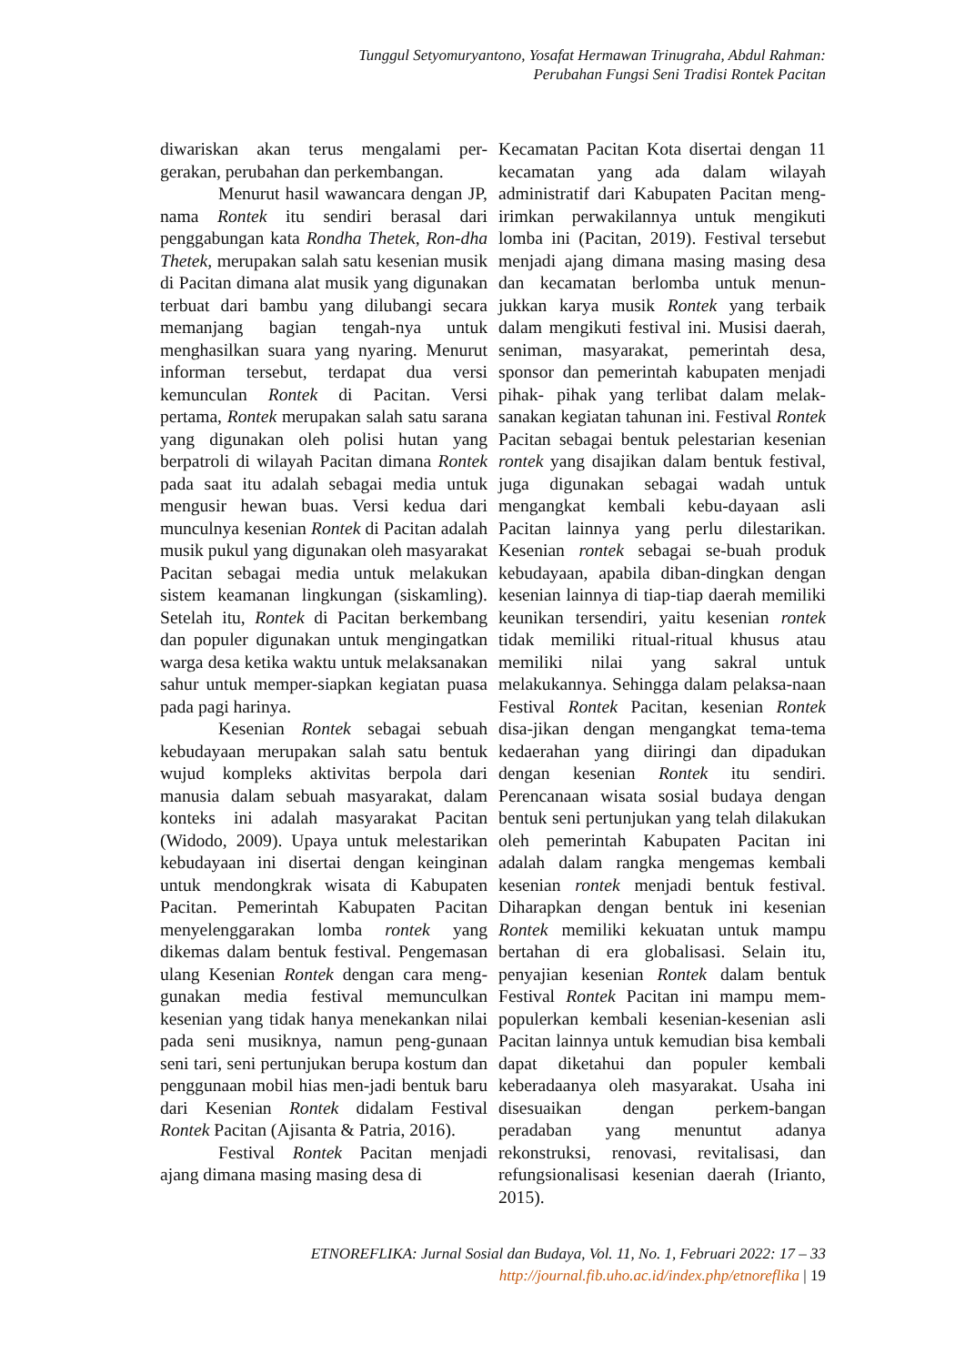Tunggul Setyomuryantono, Yosafat Hermawan Trinugraha, Abdul Rahman:
Perubahan Fungsi Seni Tradisi Rontek Pacitan
diwariskan akan terus mengalami per-gerakan, perubahan dan perkembangan.
Menurut hasil wawancara dengan JP, nama Rontek itu sendiri berasal dari penggabungan kata Rondha Thetek, Ron-dha Thetek, merupakan salah satu kesenian musik di Pacitan dimana alat musik yang digunakan terbuat dari bambu yang dilubangi secara memanjang bagian tengah-nya untuk menghasilkan suara yang nyaring. Menurut informan tersebut, terdapat dua versi kemunculan Rontek di Pacitan. Versi pertama, Rontek merupakan salah satu sarana yang digunakan oleh polisi hutan yang berpatroli di wilayah Pacitan dimana Rontek pada saat itu adalah sebagai media untuk mengusir hewan buas. Versi kedua dari munculnya kesenian Rontek di Pacitan adalah musik pukul yang digunakan oleh masyarakat Pacitan sebagai media untuk melakukan sistem keamanan lingkungan (siskamling). Setelah itu, Rontek di Pacitan berkembang dan populer digunakan untuk mengingatkan warga desa ketika waktu untuk melaksanakan sahur untuk memper-siapkan kegiatan puasa pada pagi harinya.
Kesenian Rontek sebagai sebuah kebudayaan merupakan salah satu bentuk wujud kompleks aktivitas berpola dari manusia dalam sebuah masyarakat, dalam konteks ini adalah masyarakat Pacitan (Widodo, 2009). Upaya untuk melestarikan kebudayaan ini disertai dengan keinginan untuk mendongkrak wisata di Kabupaten Pacitan. Pemerintah Kabupaten Pacitan menyelenggarakan lomba rontek yang dikemas dalam bentuk festival. Pengemasan ulang Kesenian Rontek dengan cara meng-gunakan media festival memunculkan kesenian yang tidak hanya menekankan nilai pada seni musiknya, namun peng-gunaan seni tari, seni pertunjukan berupa kostum dan penggunaan mobil hias men-jadi bentuk baru dari Kesenian Rontek didalam Festival Rontek Pacitan (Ajisanta & Patria, 2016).
Festival Rontek Pacitan menjadi ajang dimana masing masing desa di
Kecamatan Pacitan Kota disertai dengan 11 kecamatan yang ada dalam wilayah administratif dari Kabupaten Pacitan meng-irimkan perwakilannya untuk mengikuti lomba ini (Pacitan, 2019). Festival tersebut menjadi ajang dimana masing masing desa dan kecamatan berlomba untuk menun-jukkan karya musik Rontek yang terbaik dalam mengikuti festival ini. Musisi daerah, seniman, masyarakat, pemerintah desa, sponsor dan pemerintah kabupaten menjadi pihak- pihak yang terlibat dalam melak-sanakan kegiatan tahunan ini. Festival Rontek Pacitan sebagai bentuk pelestarian kesenian rontek yang disajikan dalam bentuk festival, juga digunakan sebagai wadah untuk mengangkat kembali kebu-dayaan asli Pacitan lainnya yang perlu dilestarikan. Kesenian rontek sebagai se-buah produk kebudayaan, apabila diban-dingkan dengan kesenian lainnya di tiap-tiap daerah memiliki keunikan tersendiri, yaitu kesenian rontek tidak memiliki ritual-ritual khusus atau memiliki nilai yang sakral untuk melakukannya. Sehingga dalam pelaksa-naan Festival Rontek Pacitan, kesenian Rontek disa-jikan dengan mengangkat tema-tema kedaerahan yang diiringi dan dipadukan dengan kesenian Rontek itu sendiri. Perencanaan wisata sosial budaya dengan bentuk seni pertunjukan yang telah dilakukan oleh pemerintah Kabupaten Pacitan ini adalah dalam rangka mengemas kembali kesenian rontek menjadi bentuk festival. Diharapkan dengan bentuk ini kesenian Rontek memiliki kekuatan untuk mampu bertahan di era globalisasi. Selain itu, penyajian kesenian Rontek dalam bentuk Festival Rontek Pacitan ini mampu mem-populerkan kembali kesenian-kesenian asli Pacitan lainnya untuk kemudian bisa kembali dapat diketahui dan populer kembali keberadaanya oleh masyarakat. Usaha ini disesuaikan dengan perkem-bangan peradaban yang menuntut adanya rekonstruksi, renovasi, revitalisasi, dan refungsionalisasi kesenian daerah (Irianto, 2015).
ETNOREFLIKA: Jurnal Sosial dan Budaya, Vol. 11, No. 1, Februari 2022: 17 – 33
http://journal.fib.uho.ac.id/index.php/etnoreflika | 19